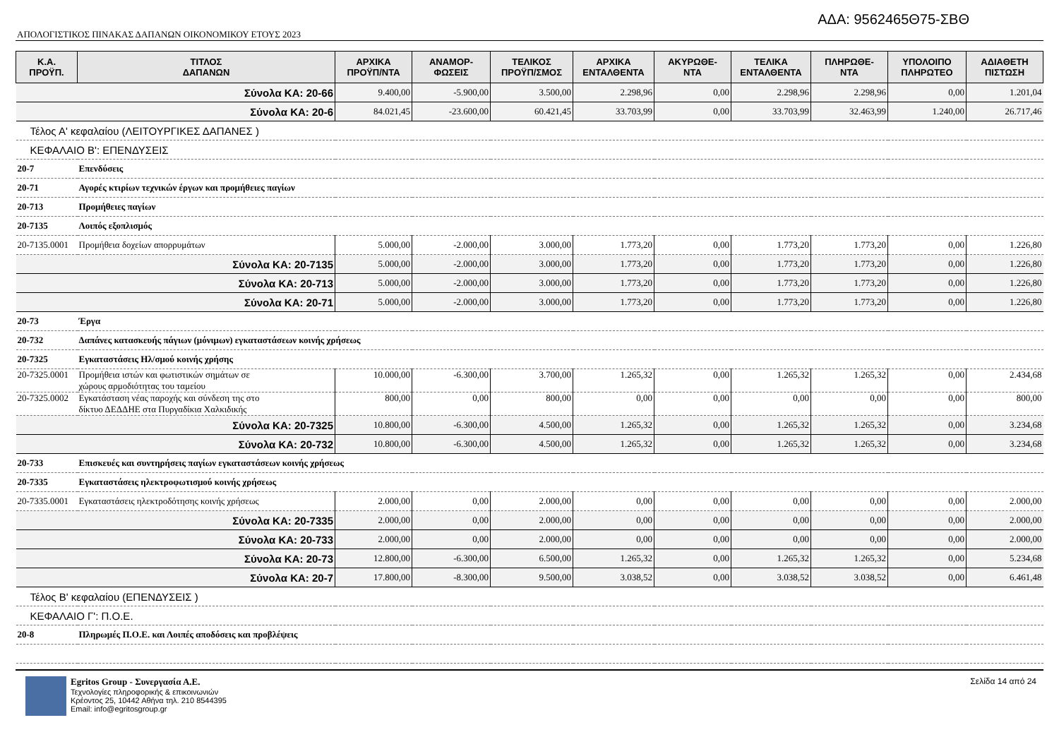ΑΔΑ: 9562465Θ75-ΣΒΘ
ΑΠΟΛΟΓΙΣΤΙΚΟΣ ΠΙΝΑΚΑΣ ΔΑΠΑΝΩΝ ΟΙΚΟΝΟΜΙΚΟΥ ΕΤΟΥΣ 2023
| Κ.Α. ΠΡΟΫΠ. | ΤΙΤΛΟΣ ΔΑΠΑΝΩΝ | ΑΡΧΙΚΑ ΠΡΟΫΠ/ΝΤΑ | ΑΝΑΜΟΡ- ΦΩΣΕΙΣ | ΤΕΛΙΚΟΣ ΠΡΟΫΠ/ΣΜΟΣ | ΑΡΧΙΚΑ ΕΝΤΑΛΘΕΝΤΑ | ΑΚΥΡΩΘΕ- ΝΤΑ | ΤΕΛΙΚΑ ΕΝΤΑΛΘΕΝΤΑ | ΠΛΗΡΩΘΕ- ΝΤΑ | ΥΠΟΛΟΙΠΟ ΠΛΗΡΩΤΕΟ | ΑΔΙΑΘΕΤΗ ΠΙΣΤΩΣΗ |
| --- | --- | --- | --- | --- | --- | --- | --- | --- | --- | --- |
| Σύνολα ΚΑ: 20-66 | | 9.400,00 | -5.900,00 | 3.500,00 | 2.298,96 | 0,00 | 2.298,96 | 2.298,96 | 0,00 | 1.201,04 |
| Σύνολα ΚΑ: 20-6 | | 84.021,45 | -23.600,00 | 60.421,45 | 33.703,99 | 0,00 | 33.703,99 | 32.463,99 | 1.240,00 | 26.717,46 |
| Τέλος Α' κεφαλαίου (ΛΕΙΤΟΥΡΓΙΚΕΣ ΔΑΠΑΝΕΣ ) | | | | | | | | | | |
| ΚΕΦΑΛΑΙΟ Β': ΕΠΕΝΔΥΣΕΙΣ | | | | | | | | | | |
| 20-7 | Επενδύσεις | | | | | | | | | |
| 20-71 | Αγορές κτιρίων τεχνικών έργων και προμήθειες παγίων | | | | | | | | | |
| 20-713 | Προμήθειες παγίων | | | | | | | | | |
| 20-7135 | Λοιπός εξοπλισμός | | | | | | | | | |
| 20-7135.0001 | Προμήθεια δοχείων απορρυμάτων | 5.000,00 | -2.000,00 | 3.000,00 | 1.773,20 | 0,00 | 1.773,20 | 1.773,20 | 0,00 | 1.226,80 |
| Σύνολα ΚΑ: 20-7135 | | 5.000,00 | -2.000,00 | 3.000,00 | 1.773,20 | 0,00 | 1.773,20 | 1.773,20 | 0,00 | 1.226,80 |
| Σύνολα ΚΑ: 20-713 | | 5.000,00 | -2.000,00 | 3.000,00 | 1.773,20 | 0,00 | 1.773,20 | 1.773,20 | 0,00 | 1.226,80 |
| Σύνολα ΚΑ: 20-71 | | 5.000,00 | -2.000,00 | 3.000,00 | 1.773,20 | 0,00 | 1.773,20 | 1.773,20 | 0,00 | 1.226,80 |
| 20-73 | Έργα | | | | | | | | | |
| 20-732 | Δαπάνες κατασκευής πάγιων (μόνιμων) εγκαταστάσεων κοινής χρήσεως | | | | | | | | | |
| 20-7325 | Εγκαταστάσεις Ηλ/σμού κοινής χρήσης | | | | | | | | | |
| 20-7325.0001 | Προμήθεια ιστών και φωτιστικών σημάτων σε χώρους αρμοδιότητας του ταμείου | 10.000,00 | -6.300,00 | 3.700,00 | 1.265,32 | 0,00 | 1.265,32 | 1.265,32 | 0,00 | 2.434,68 |
| 20-7325.0002 | Εγκατάσταση νέας παροχής και σύνδεση της στο δίκτυο ΔΕΔΔΗΕ στα Πυργαδίκια Χαλκιδικής | 800,00 | 0,00 | 800,00 | 0,00 | 0,00 | 0,00 | 0,00 | 0,00 | 800,00 |
| Σύνολα ΚΑ: 20-7325 | | 10.800,00 | -6.300,00 | 4.500,00 | 1.265,32 | 0,00 | 1.265,32 | 1.265,32 | 0,00 | 3.234,68 |
| Σύνολα ΚΑ: 20-732 | | 10.800,00 | -6.300,00 | 4.500,00 | 1.265,32 | 0,00 | 1.265,32 | 1.265,32 | 0,00 | 3.234,68 |
| 20-733 | Επισκευές και συντηρήσεις παγίων εγκαταστάσεων κοινής χρήσεως | | | | | | | | | |
| 20-7335 | Εγκαταστάσεις ηλεκτροφωτισμού κοινής χρήσεως | | | | | | | | | |
| 20-7335.0001 | Εγκαταστάσεις ηλεκτροδότησης κοινής χρήσεως | 2.000,00 | 0,00 | 2.000,00 | 0,00 | 0,00 | 0,00 | 0,00 | 0,00 | 2.000,00 |
| Σύνολα ΚΑ: 20-7335 | | 2.000,00 | 0,00 | 2.000,00 | 0,00 | 0,00 | 0,00 | 0,00 | 0,00 | 2.000,00 |
| Σύνολα ΚΑ: 20-733 | | 2.000,00 | 0,00 | 2.000,00 | 0,00 | 0,00 | 0,00 | 0,00 | 0,00 | 2.000,00 |
| Σύνολα ΚΑ: 20-73 | | 12.800,00 | -6.300,00 | 6.500,00 | 1.265,32 | 0,00 | 1.265,32 | 1.265,32 | 0,00 | 5.234,68 |
| Σύνολα ΚΑ: 20-7 | | 17.800,00 | -8.300,00 | 9.500,00 | 3.038,52 | 0,00 | 3.038,52 | 3.038,52 | 0,00 | 6.461,48 |
| Τέλος Β' κεφαλαίου (ΕΠΕΝΔΥΣΕΙΣ ) | | | | | | | | | | |
| ΚΕΦΑΛΑΙΟ Γ': Π.Ο.Ε. | | | | | | | | | | |
| 20-8 | Πληρωμές Π.Ο.Ε. και Λοιπές αποδόσεις και προβλέψεις | | | | | | | | | |
Egritos Group - Συνεργασία Α.Ε.
Τεχνολογίες πληροφορικής & επικοινωνιών
Κρέοντος 25, 10442 Αθήνα τηλ. 210 8544395
Email: info@egritosgroup.gr
Σελίδα 14 από 24